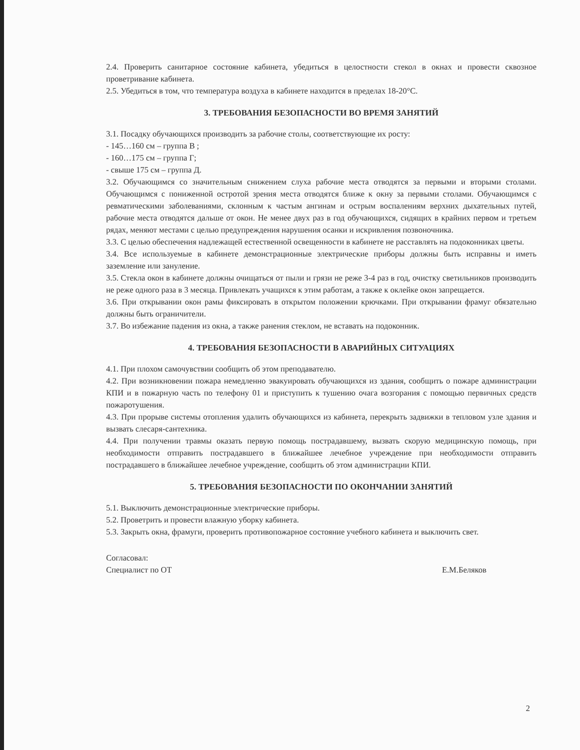2.4. Проверить санитарное состояние кабинета, убедиться в целостности стекол в окнах и провести сквозное проветривание кабинета.
2.5. Убедиться в том, что температура воздуха в кабинете находится в пределах 18-20°С.
3. ТРЕБОВАНИЯ БЕЗОПАСНОСТИ ВО ВРЕМЯ ЗАНЯТИЙ
3.1. Посадку обучающихся производить за рабочие столы, соответствующие их росту:
- 145…160 см – группа В ;
- 160…175 см – группа Г;
- свыше 175 см – группа Д.
3.2. Обучающимся со значительным снижением слуха рабочие места отводятся за первыми и вторыми столами. Обучающимся с пониженной остротой зрения места отводятся ближе к окну за первыми столами. Обучающимся с ревматическими заболеваниями, склонным к частым ангинам и острым воспалениям верхних дыхательных путей, рабочие места отводятся дальше от окон. Не менее двух раз в год обучающихся, сидящих в крайних первом и третьем рядах, меняют местами с целью предупреждения нарушения осанки и искривления позвоночника.
3.3. С целью обеспечения надлежащей естественной освещенности в кабинете не расставлять на подоконниках цветы.
3.4. Все используемые в кабинете демонстрационные электрические приборы должны быть исправны и иметь заземление или зануление.
3.5. Стекла окон в кабинете должны очищаться от пыли и грязи не реже 3-4 раз в год, очистку светильников производить не реже одного раза в 3 месяца. Привлекать учащихся к этим работам, а также к оклейке окон запрещается.
3.6. При открывании окон рамы фиксировать в открытом положении крючками. При открывании фрамуг обязательно должны быть ограничители.
3.7. Во избежание падения из окна, а также ранения стеклом, не вставать на подоконник.
4. ТРЕБОВАНИЯ БЕЗОПАСНОСТИ В АВАРИЙНЫХ СИТУАЦИЯХ
4.1. При плохом самочувствии сообщить об этом преподавателю.
4.2. При возникновении пожара немедленно эвакуировать обучающихся из здания, сообщить о пожаре администрации КПИ и в пожарную часть по телефону 01 и приступить к тушению очага возгорания с помощью первичных средств пожаротушения.
4.3. При прорыве системы отопления удалить обучающихся из кабинета, перекрыть задвижки в тепловом узле здания и вызвать слесаря-сантехника.
4.4. При получении травмы оказать первую помощь пострадавшему, вызвать скорую медицинскую помощь, при необходимости отправить пострадавшего в ближайшее лечебное учреждение при необходимости отправить пострадавшего в ближайшее лечебное учреждение, сообщить об этом администрации КПИ.
5. ТРЕБОВАНИЯ БЕЗОПАСНОСТИ ПО ОКОНЧАНИИ ЗАНЯТИЙ
5.1. Выключить демонстрационные электрические приборы.
5.2. Проветрить и провести влажную уборку кабинета.
5.3. Закрыть окна, фрамуги, проверить противопожарное состояние учебного кабинета и выключить свет.
Согласовал:
Специалист по ОТ
Е.М.Беляков
2